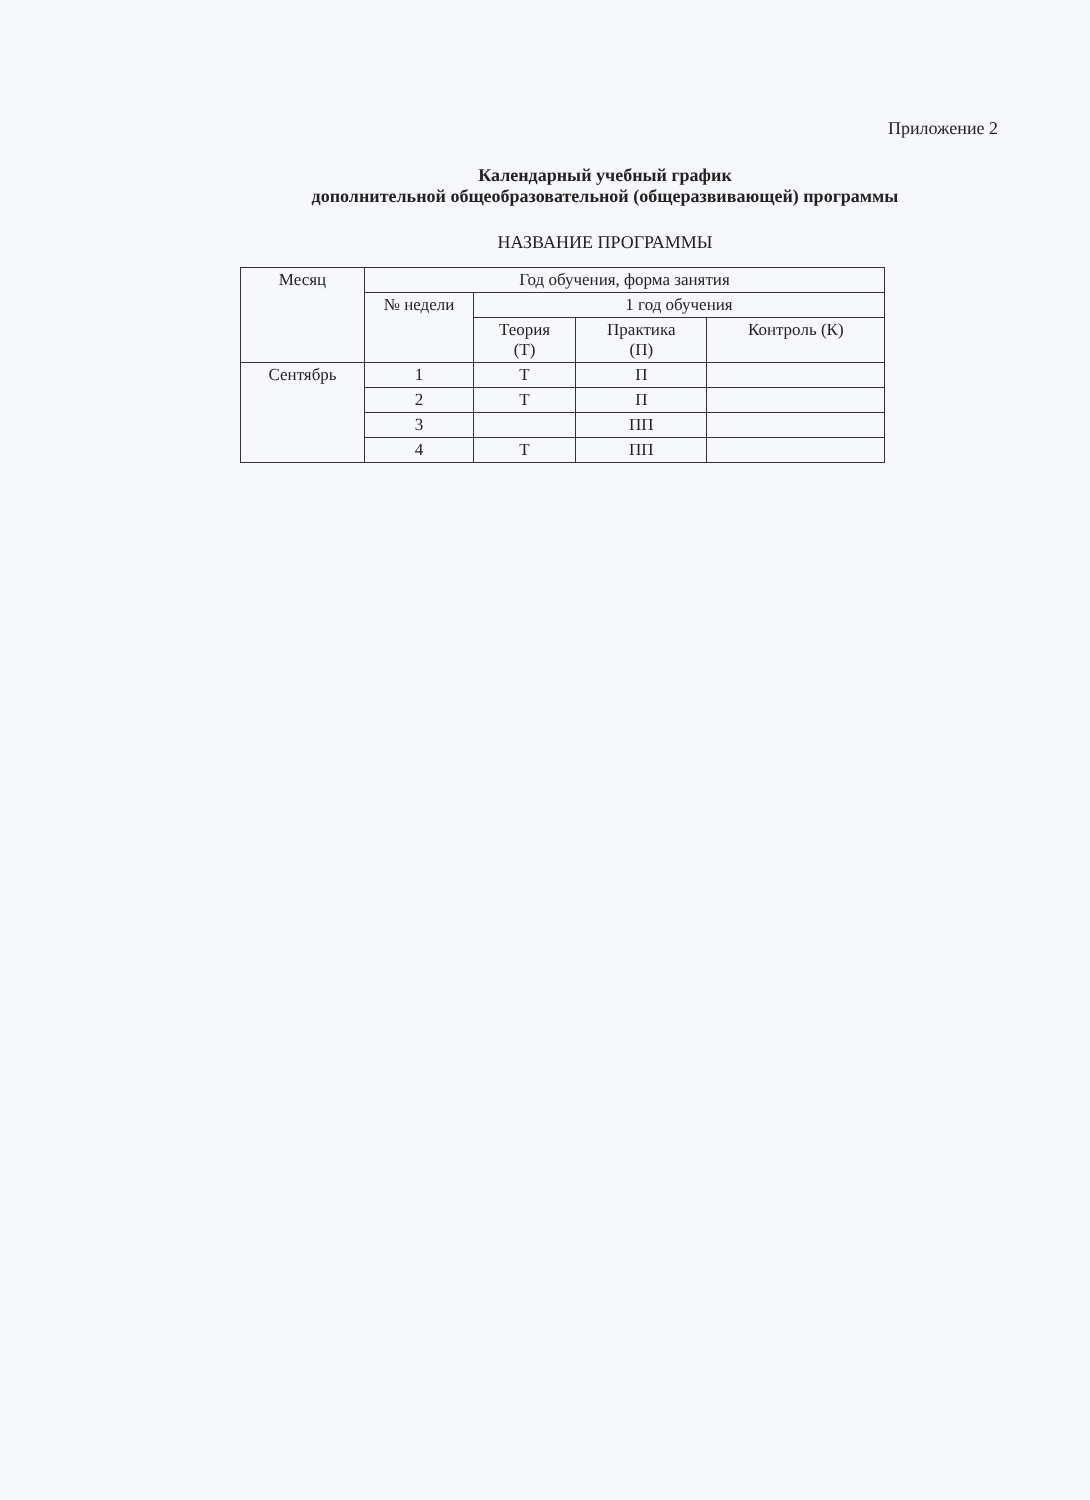Приложение 2
Календарный учебный график
дополнительной общеобразовательной (общеразвивающей) программы
НАЗВАНИЕ ПРОГРАММЫ
| Месяц | Год обучения, форма занятия | | | |
| --- | --- | --- | --- | --- |
| | № недели | 1 год обучения | | |
| | | Теория (Т) | Практика (П) | Контроль (К) |
| Сентябрь | 1 | Т | П | |
| | 2 | Т | П | |
| | 3 | | ПП | |
| | 4 | Т | ПП | |